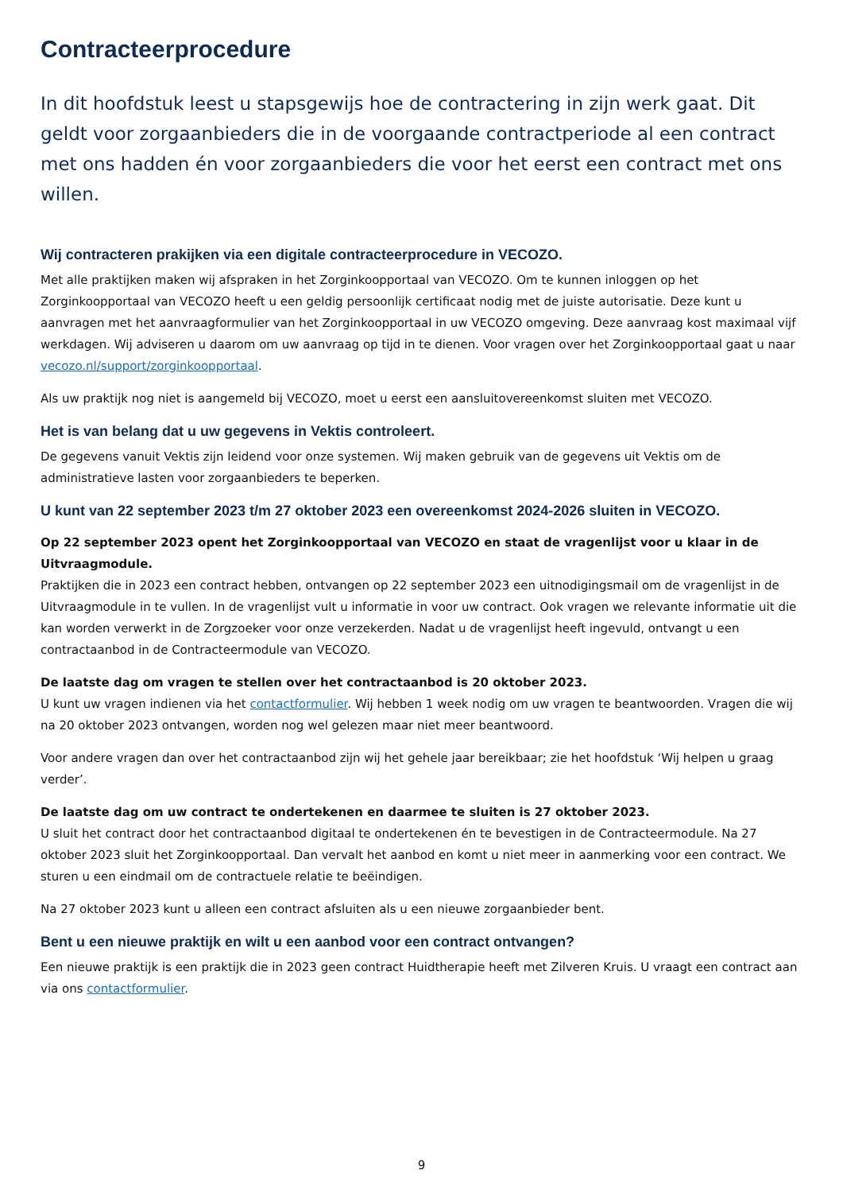Contracteerprocedure
In dit hoofdstuk leest u stapsgewijs hoe de contractering in zijn werk gaat. Dit geldt voor zorgaanbieders die in de voorgaande contractperiode al een contract met ons hadden én voor zorgaanbieders die voor het eerst een contract met ons willen.
Wij contracteren prakijken via een digitale contracteerprocedure in VECOZO.
Met alle praktijken maken wij afspraken in het Zorginkoopportaal van VECOZO. Om te kunnen inloggen op het Zorginkoopportaal van VECOZO heeft u een geldig persoonlijk certificaat nodig met de juiste autorisatie. Deze kunt u aanvragen met het aanvraagformulier van het Zorginkoopportaal in uw VECOZO omgeving. Deze aanvraag kost maximaal vijf werkdagen. Wij adviseren u daarom om uw aanvraag op tijd in te dienen. Voor vragen over het Zorginkoopportaal gaat u naar vecozo.nl/support/zorginkoopportaal.
Als uw praktijk nog niet is aangemeld bij VECOZO, moet u eerst een aansluitovereenkomst sluiten met VECOZO.
Het is van belang dat u uw gegevens in Vektis controleert.
De gegevens vanuit Vektis zijn leidend voor onze systemen. Wij maken gebruik van de gegevens uit Vektis om de administratieve lasten voor zorgaanbieders te beperken.
U kunt van 22 september 2023 t/m 27 oktober 2023 een overeenkomst 2024-2026 sluiten in VECOZO.
Op 22 september 2023 opent het Zorginkoopportaal van VECOZO en staat de vragenlijst voor u klaar in de Uitvraagmodule.
Praktijken die in 2023 een contract hebben, ontvangen op 22 september 2023 een uitnodigingsmail om de vragenlijst in de Uitvraagmodule in te vullen. In de vragenlijst vult u informatie in voor uw contract. Ook vragen we relevante informatie uit die kan worden verwerkt in de Zorgzoeker voor onze verzekerden. Nadat u de vragenlijst heeft ingevuld, ontvangt u een contractaanbod in de Contracteermodule van VECOZO.
De laatste dag om vragen te stellen over het contractaanbod is 20 oktober 2023.
U kunt uw vragen indienen via het contactformulier. Wij hebben 1 week nodig om uw vragen te beantwoorden. Vragen die wij na 20 oktober 2023 ontvangen, worden nog wel gelezen maar niet meer beantwoord.
Voor andere vragen dan over het contractaanbod zijn wij het gehele jaar bereikbaar; zie het hoofdstuk ‘Wij helpen u graag verder’.
De laatste dag om uw contract te ondertekenen en daarmee te sluiten is 27 oktober 2023.
U sluit het contract door het contractaanbod digitaal te ondertekenen én te bevestigen in de Contracteermodule. Na 27 oktober 2023 sluit het Zorginkoopportaal. Dan vervalt het aanbod en komt u niet meer in aanmerking voor een contract. We sturen u een eindmail om de contractuele relatie te beëindigen.
Na 27 oktober 2023 kunt u alleen een contract afsluiten als u een nieuwe zorgaanbieder bent.
Bent u een nieuwe praktijk en wilt u een aanbod voor een contract ontvangen?
Een nieuwe praktijk is een praktijk die in 2023 geen contract Huidtherapie heeft met Zilveren Kruis. U vraagt een contract aan via ons contactformulier.
9